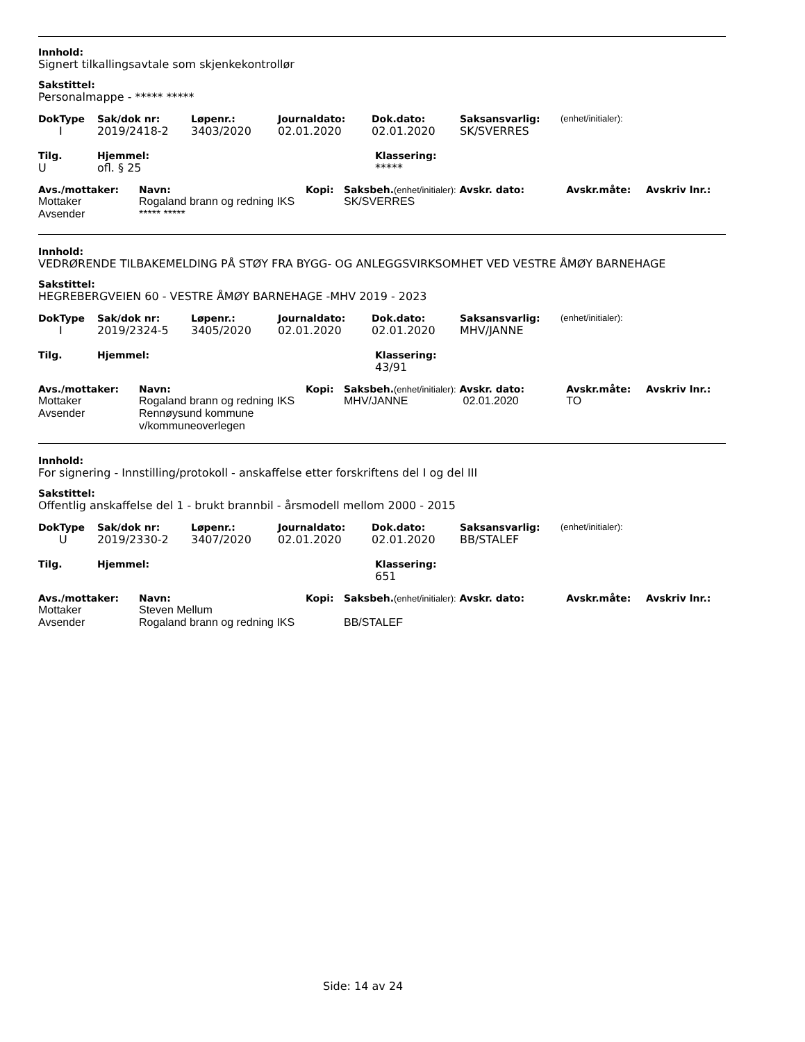Innhold:
Signert tilkallingsavtale som skjenkekontrollør
Sakstittel:
Personalmappe - ***** *****
| DokType | Sak/dok nr: | Løpenr.: | Journaldato: | Dok.dato: | Saksansvarlig: | (enhet/initialer): |
| --- | --- | --- | --- | --- | --- | --- |
| I | 2019/2418-2 | 3403/2020 | 02.01.2020 | 02.01.2020 | SK/SVERRES | |
| Tilg. | Hjemmel: | Klassering: |
| --- | --- | --- |
| U | ofl. § 25 | ***** |
| Avs./mottaker: | Navn: | Kopi: | Saksbeh. (enhet/initialer): Avskr. dato: | | Avskr.måte: | Avskriv lnr.: |
| --- | --- | --- | --- | --- | --- | --- |
| Mottaker | Rogaland brann og redning IKS | | SK/SVERRES | | | |
| Avsender | ***** ***** | | | | | |
Innhold:
VEDRØRENDE TILBAKEMELDING PÅ STØY FRA BYGG- OG ANLEGGSVIRKSOMHET VED VESTRE ÅMØY BARNEHAGE
Sakstittel:
HEGREBERGVEIEN 60 - VESTRE ÅMØY BARNEHAGE -MHV 2019 - 2023
| DokType | Sak/dok nr: | Løpenr.: | Journaldato: | Dok.dato: | Saksansvarlig: | (enhet/initialer): |
| --- | --- | --- | --- | --- | --- | --- |
| I | 2019/2324-5 | 3405/2020 | 02.01.2020 | 02.01.2020 | MHV/JANNE | |
| Tilg. | Hjemmel: | Klassering: |
| --- | --- | --- |
| | | 43/91 |
| Avs./mottaker: | Navn: | Kopi: | Saksbeh. (enhet/initialer): Avskr. dato: | | Avskr.måte: | Avskriv lnr.: |
| --- | --- | --- | --- | --- | --- | --- |
| Mottaker | Rogaland brann og redning IKS | | MHV/JANNE | 02.01.2020 | TO | |
| Avsender | Rennøysund kommune v/kommuneoverlegen | | | | | |
Innhold:
For signering - Innstilling/protokoll - anskaffelse etter forskriftens del I og del III
Sakstittel:
Offentlig anskaffelse del 1 - brukt brannbil - årsmodell mellom 2000 - 2015
| DokType | Sak/dok nr: | Løpenr.: | Journaldato: | Dok.dato: | Saksansvarlig: | (enhet/initialer): |
| --- | --- | --- | --- | --- | --- | --- |
| U | 2019/2330-2 | 3407/2020 | 02.01.2020 | 02.01.2020 | BB/STALEF | |
| Tilg. | Hjemmel: | Klassering: |
| --- | --- | --- |
| | | 651 |
| Avs./mottaker: | Navn: | Kopi: | Saksbeh. (enhet/initialer): Avskr. dato: | | Avskr.måte: | Avskriv lnr.: |
| --- | --- | --- | --- | --- | --- | --- |
| Mottaker | Steven Mellum | | | | | |
| Avsender | Rogaland brann og redning IKS | | BB/STALEF | | | |
Side: 14 av 24